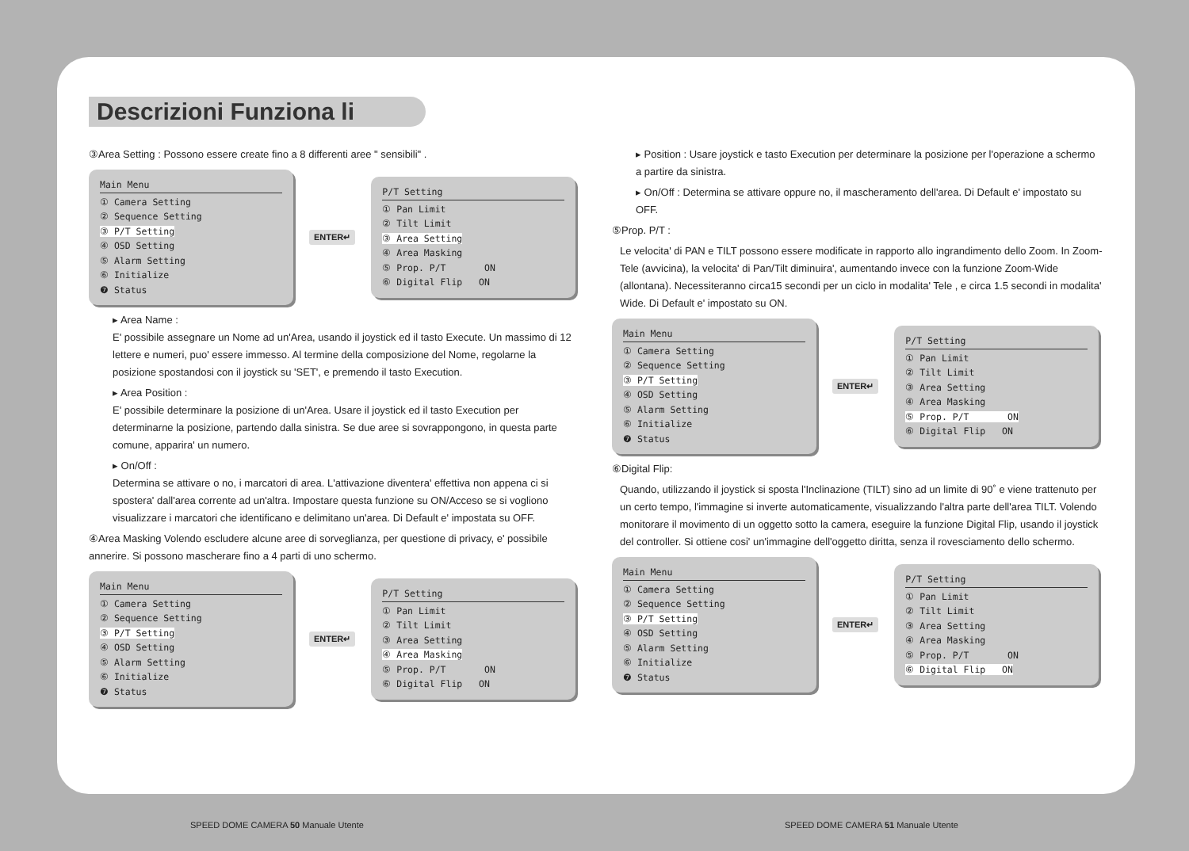Descrizioni Funziona li
③Area Setting : Possono essere create fino a 8 differenti aree " sensibili" .
Main Menu
① Camera Setting
② Sequence Setting
③ P/T Setting
④ OSD Setting
⑤ Alarm Setting
⑥ Initialize
❼ Status
ENTER↵
P/T Setting
① Pan Limit
② Tilt Limit
③ Area Setting
④ Area Masking
⑤ Prop. P/T ON
⑥ Digital Flip ON
▸ Area Name :
E' possibile assegnare un Nome ad un'Area, usando il joystick ed il tasto Execute. Un massimo di 12 lettere e numeri, puo' essere immesso. Al termine della composizione del Nome, regolarne la posizione spostandosi con il joystick su 'SET', e premendo il tasto Execution.
▸ Area Position :
E' possibile determinare la posizione di un'Area. Usare il joystick ed il tasto Execution per determinarne la posizione, partendo dalla sinistra. Se due aree si sovrappongono, in questa parte comune, apparira' un numero.
▸ On/Off :
Determina se attivare o no, i marcatori di area. L'attivazione diventera' effettiva non appena ci si spostera' dall'area corrente ad un'altra. Impostare questa funzione su ON/Acceso se si vogliono visualizzare i marcatori che identificano e delimitano un'area. Di Default e' impostata su OFF.
④Area Masking Volendo escludere alcune aree di sorveglianza, per questione di privacy, e' possibile annerire. Si possono mascherare fino a 4 parti di uno schermo.
Main Menu
① Camera Setting
② Sequence Setting
③ P/T Setting
④ OSD Setting
⑤ Alarm Setting
⑥ Initialize
❼ Status
ENTER↵
P/T Setting
① Pan Limit
② Tilt Limit
③ Area Setting
④ Area Masking
⑤ Prop. P/T ON
⑥ Digital Flip ON
▸ Position : Usare joystick e tasto Execution per determinare la posizione per l'operazione a schermo a partire da sinistra.
▸ On/Off : Determina se attivare oppure no, il mascheramento dell'area. Di Default e' impostato su OFF.
⑤Prop. P/T :
Le velocita' di PAN e TILT possono essere modificate in rapporto allo ingrandimento dello Zoom. In Zoom-Tele (avvicina), la velocita' di Pan/Tilt diminuira', aumentando invece con la funzione Zoom-Wide (allontana). Necessiteranno circa15 secondi per un ciclo in modalita' Tele , e circa 1.5 secondi in modalita' Wide. Di Default e' impostato su ON.
Main Menu
① Camera Setting
② Sequence Setting
③ P/T Setting
④ OSD Setting
⑤ Alarm Setting
⑥ Initialize
❼ Status
ENTER↵
P/T Setting
① Pan Limit
② Tilt Limit
③ Area Setting
④ Area Masking
⑤ Prop. P/T ON
⑥ Digital Flip ON
⑥Digital Flip:
Quando, utilizzando il joystick si sposta l'Inclinazione (TILT) sino ad un limite di 90˚ e viene trattenuto per un certo tempo, l'immagine si inverte automaticamente, visualizzando l'altra parte dell'area TILT. Volendo monitorare il movimento di un oggetto sotto la camera, eseguire la funzione Digital Flip, usando il joystick del controller. Si ottiene cosi' un'immagine dell'oggetto diritta, senza il rovesciamento dello schermo.
Main Menu
① Camera Setting
② Sequence Setting
③ P/T Setting
④ OSD Setting
⑤ Alarm Setting
⑥ Initialize
❼ Status
ENTER↵
P/T Setting
① Pan Limit
② Tilt Limit
③ Area Setting
④ Area Masking
⑤ Prop. P/T ON
⑥ Digital Flip ON
SPEED DOME CAMERA 50 Manuale Utente
SPEED DOME CAMERA 51 Manuale Utente